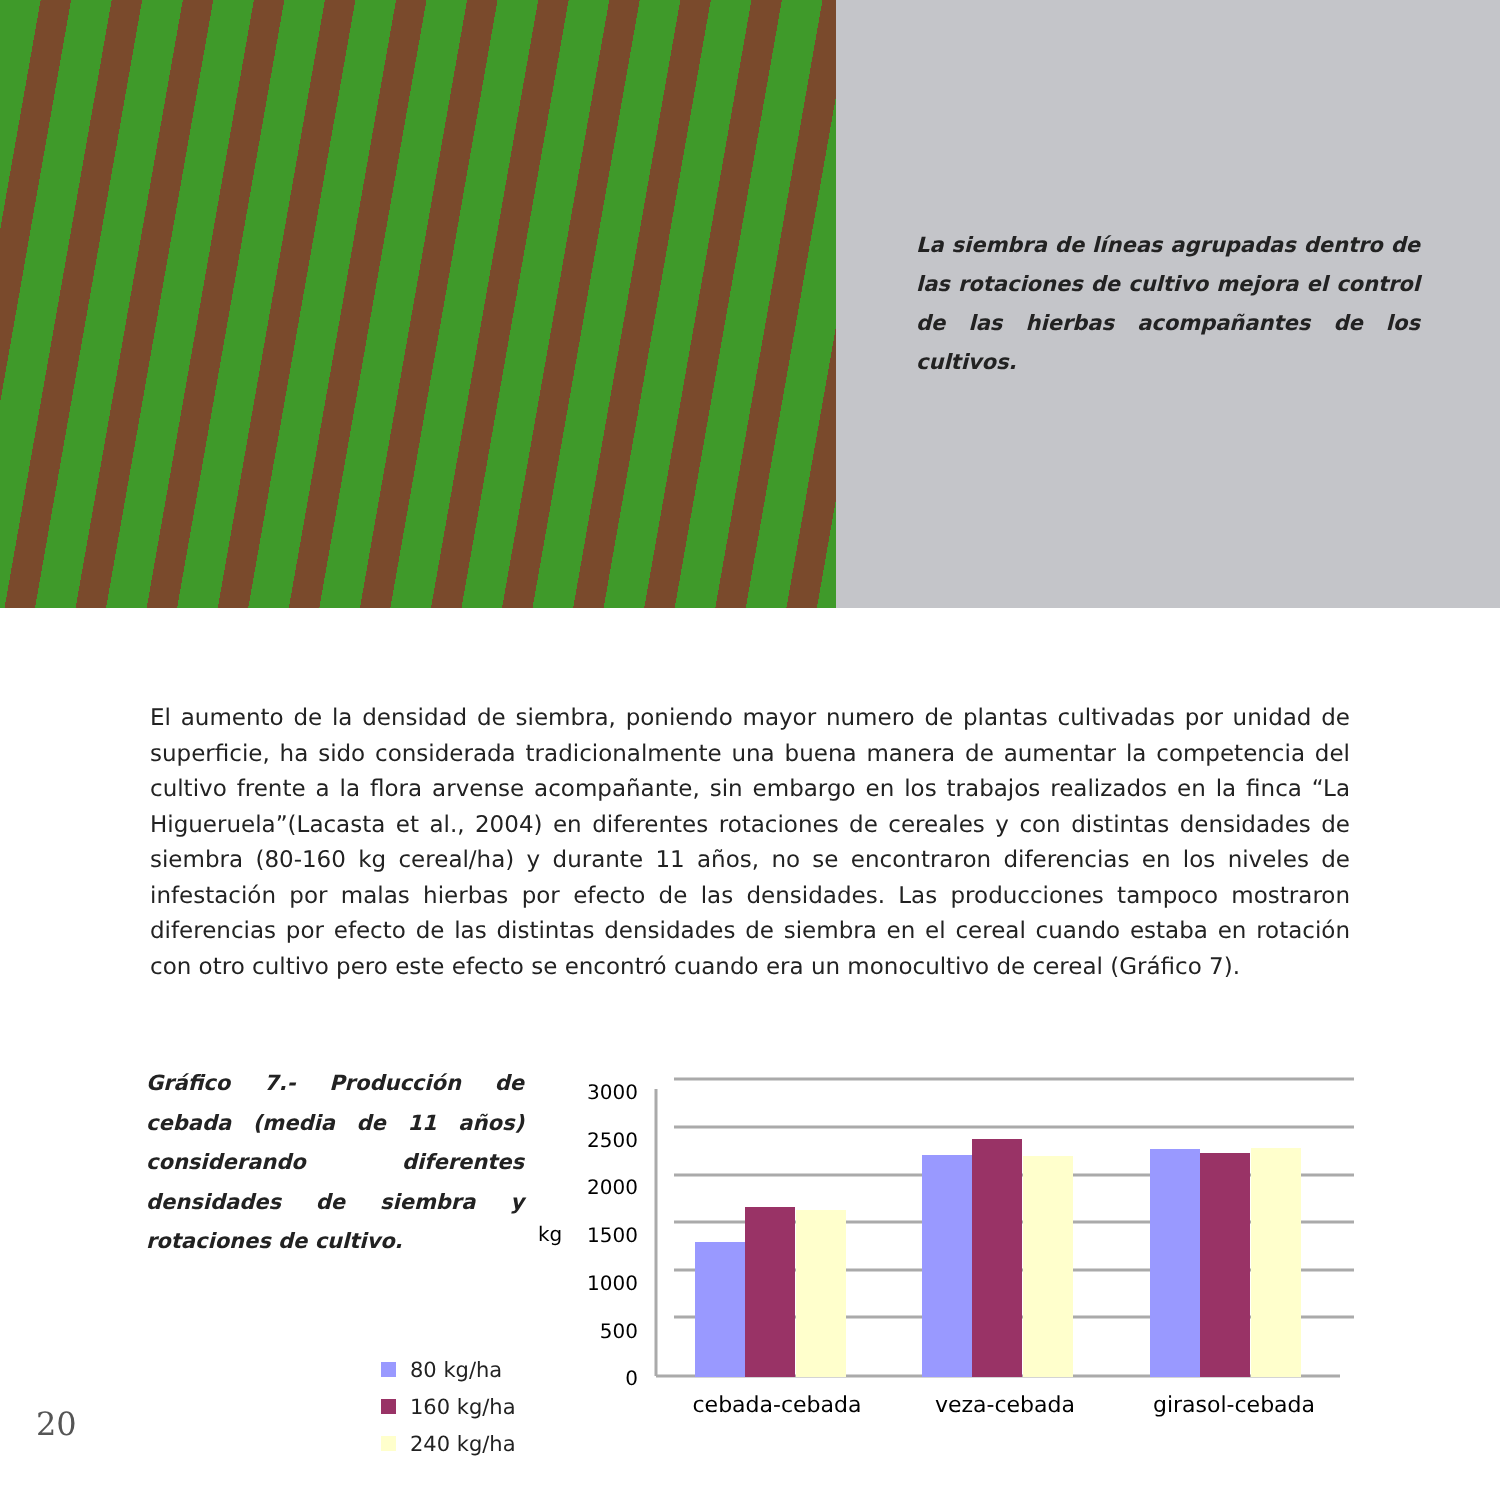La siembra de líneas agrupadas dentro de las rotaciones de cultivo mejora el control de las hierbas acompañantes de los cultivos.
El aumento de la densidad de siembra, poniendo mayor numero de plantas cultivadas por unidad de superficie, ha sido considerada tradicionalmente una buena manera de aumentar la competencia del cultivo frente a la flora arvense acompañante, sin embargo en los trabajos realizados en la finca “La Higueruela”(Lacasta et al., 2004) en diferentes rotaciones de cereales y con distintas densidades de siembra (80-160 kg cereal/ha) y durante 11 años, no se encontraron diferencias en los niveles de infestación por malas hierbas por efecto de las densidades. Las producciones tampoco mostraron diferencias por efecto de las distintas densidades de siembra en el cereal cuando estaba en rotación con otro cultivo pero este efecto se encontró cuando era un monocultivo de cereal (Gráfico 7).
Gráfico 7.- Producción de cebada (media de 11 años) considerando diferentes densidades de siembra y rotaciones de cultivo.
80 kg/ha
160 kg/ha
240 kg/ha
kg
3000
2500
2000
1500
1000
500
0
cebada-cebada
veza-cebada
girasol-cebada
20